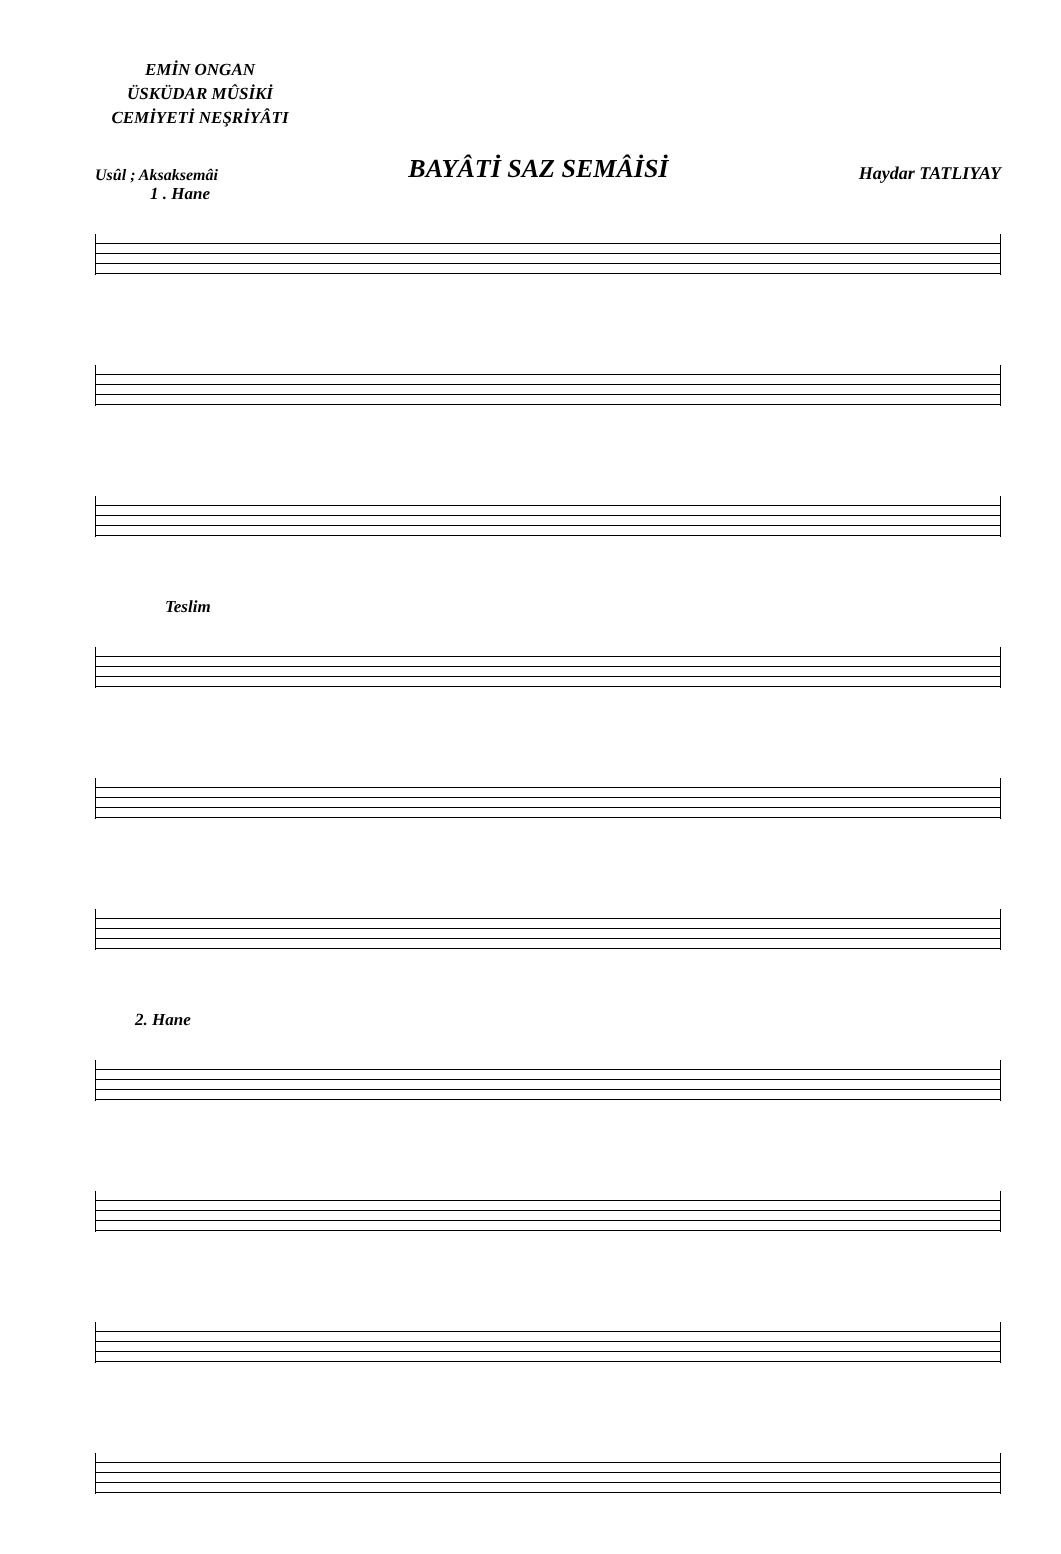EMİN ONGAN
ÜSKÜDAR MÛSİKİ
CEMİYETİ NEŞRİYÂTI
Usûl ; Aksaksemâi BAYÂTİ SAZ SEMÂİSİ Haydar TATLIYAY
1 . Hane
Teslim
2. Hane